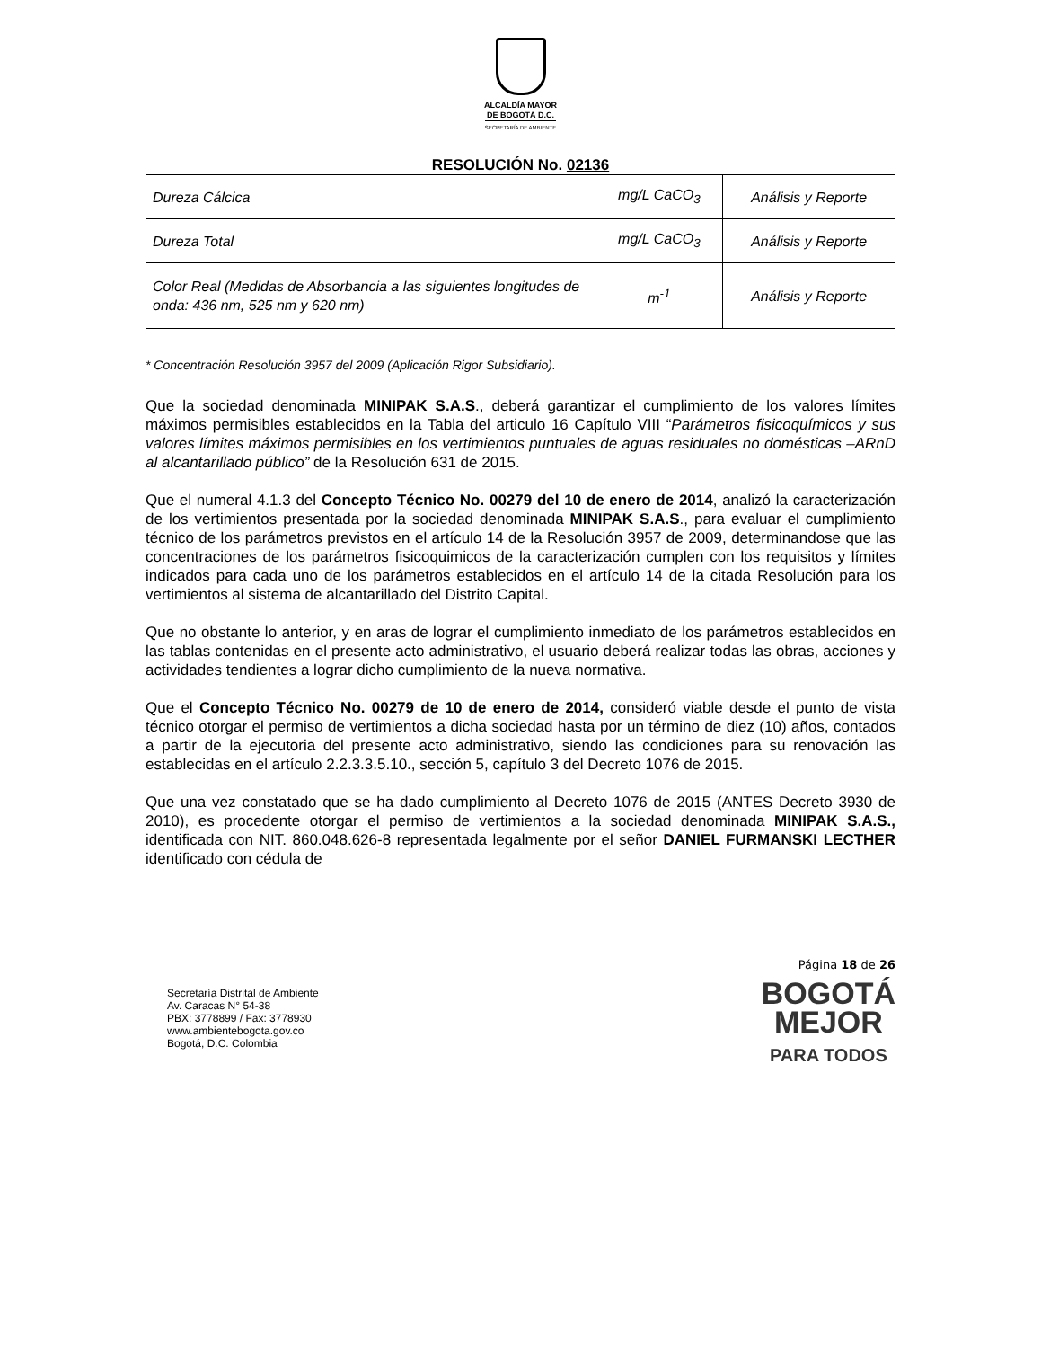ALCALDÍA MAYOR
DE BOGOTÁ D.C.
SECRETARÍA DE AMBIENTE
RESOLUCIÓN No. 02136
| Dureza Cálcica | mg/L CaCO<sub>3</sub> | Análisis y Reporte |
| Dureza Total | mg/L CaCO<sub>3</sub> | Análisis y Reporte |
| Color Real (Medidas de Absorbancia a las siguientes longitudes de onda: 436 nm, 525 nm y 620 nm) | m<sup>-1</sup> | Análisis y Reporte |
* Concentración Resolución 3957 del 2009 (Aplicación Rigor Subsidiario).
Que la sociedad denominada MINIPAK S.A.S., deberá garantizar el cumplimiento de los valores límites máximos permisibles establecidos en la Tabla del articulo 16 Capítulo VIII “Parámetros fisicoquímicos y sus valores límites máximos permisibles en los vertimientos puntuales de aguas residuales no domésticas –ARnD al alcantarillado público” de la Resolución 631 de 2015.
Que el numeral 4.1.3 del Concepto Técnico No. 00279 del 10 de enero de 2014, analizó la caracterización de los vertimientos presentada por la sociedad denominada MINIPAK S.A.S., para evaluar el cumplimiento técnico de los parámetros previstos en el artículo 14 de la Resolución 3957 de 2009, determinandose que las concentraciones de los parámetros fisicoquimicos de la caracterización cumplen con los requisitos y límites indicados para cada uno de los parámetros establecidos en el artículo 14 de la citada Resolución para los vertimientos al sistema de alcantarillado del Distrito Capital.
Que no obstante lo anterior, y en aras de lograr el cumplimiento inmediato de los parámetros establecidos en las tablas contenidas en el presente acto administrativo, el usuario deberá realizar todas las obras, acciones y actividades tendientes a lograr dicho cumplimiento de la nueva normativa.
Que el Concepto Técnico No. 00279 de 10 de enero de 2014, consideró viable desde el punto de vista técnico otorgar el permiso de vertimientos a dicha sociedad hasta por un término de diez (10) años, contados a partir de la ejecutoria del presente acto administrativo, siendo las condiciones para su renovación las establecidas en el artículo 2.2.3.3.5.10., sección 5, capítulo 3 del Decreto 1076 de 2015.
Que una vez constatado que se ha dado cumplimiento al Decreto 1076 de 2015 (ANTES Decreto 3930 de 2010), es procedente otorgar el permiso de vertimientos a la sociedad denominada MINIPAK S.A.S., identificada con NIT. 860.048.626-8 representada legalmente por el señor DANIEL FURMANSKI LECTHER identificado con cédula de
Secretaría Distrital de Ambiente
Av. Caracas N° 54-38
PBX: 3778899 / Fax: 3778930
www.ambientebogota.gov.co
Bogotá, D.C. Colombia
Página 18 de 26
BOGOTÁ
MEJOR
PARA TODOS